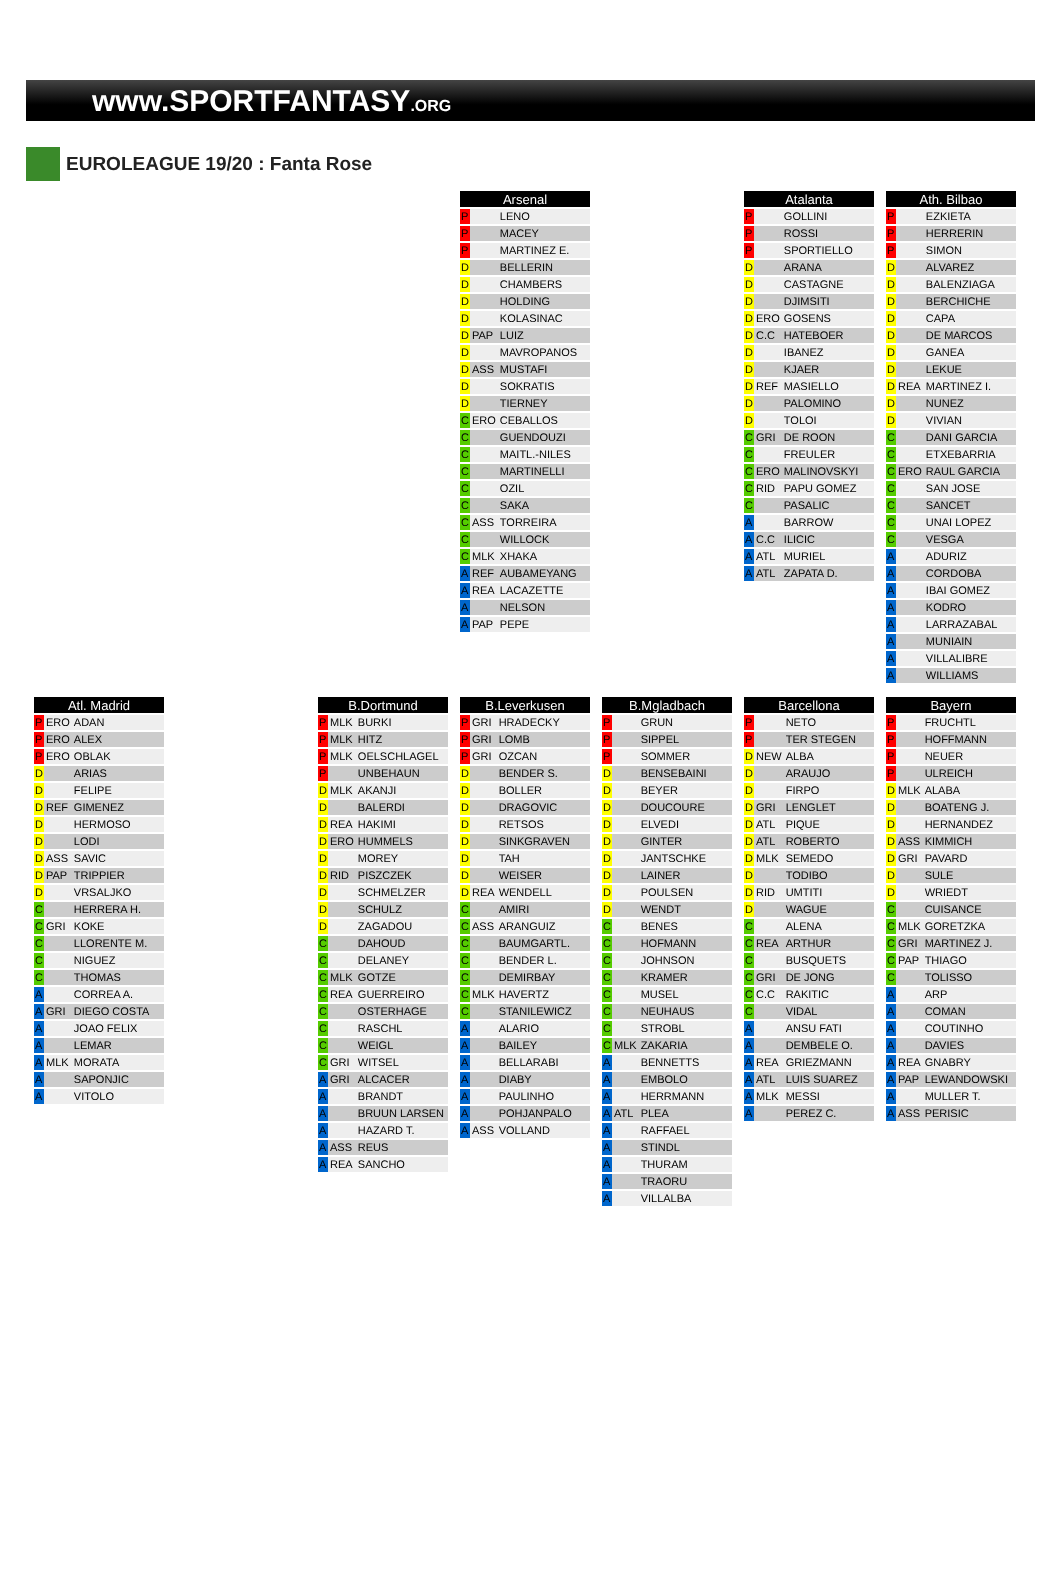www.SPORTFANTASY.ORG
EUROLEAGUE 19/20 : Fanta Rose
| Arsenal | | |
| --- | --- | --- |
| P | | LENO |
| P | | MACEY |
| P | | MARTINEZ E. |
| D | | BELLERIN |
| D | | CHAMBERS |
| D | | HOLDING |
| D | | KOLASINAC |
| D | PAP | LUIZ |
| D | | MAVROPANOS |
| D | ASS | MUSTAFI |
| D | | SOKRATIS |
| D | | TIERNEY |
| C | ERO | CEBALLOS |
| C | | GUENDOUZI |
| C | | MAITL.-NILES |
| C | | MARTINELLI |
| C | | OZIL |
| C | | SAKA |
| C | ASS | TORREIRA |
| C | | WILLOCK |
| C | MLK | XHAKA |
| A | REF | AUBAMEYANG |
| A | REA | LACAZETTE |
| A | | NELSON |
| A | PAP | PEPE |
| Atalanta | | |
| --- | --- | --- |
| P | | GOLLINI |
| P | | ROSSI |
| P | | SPORTIELLO |
| D | | ARANA |
| D | | CASTAGNE |
| D | | DJIMSITI |
| D | ERO | GOSENS |
| D | C.C | HATEBOER |
| D | | IBANEZ |
| D | | KJAER |
| D | REF | MASIELLO |
| D | | PALOMINO |
| D | | TOLOI |
| C | GRI | DE ROON |
| C | | FREULER |
| C | ERO | MALINOVSKYI |
| C | RID | PAPU GOMEZ |
| C | | PASALIC |
| A | | BARROW |
| A | C.C | ILICIC |
| A | ATL | MURIEL |
| A | ATL | ZAPATA D. |
| Ath. Bilbao | | |
| --- | --- | --- |
| P | | EZKIETA |
| P | | HERRERIN |
| P | | SIMON |
| D | | ALVAREZ |
| D | | BALENZIAGA |
| D | | BERCHICHE |
| D | | CAPA |
| D | | DE MARCOS |
| D | | GANEA |
| D | | LEKUE |
| D | REA | MARTINEZ I. |
| D | | NUNEZ |
| D | | VIVIAN |
| C | | DANI GARCIA |
| C | | ETXEBARRIA |
| C | ERO | RAUL GARCIA |
| C | | SAN JOSE |
| C | | SANCET |
| C | | UNAI LOPEZ |
| C | | VESGA |
| A | | ADURIZ |
| A | | CORDOBA |
| A | | IBAI GOMEZ |
| A | | KODRO |
| A | | LARRAZABAL |
| A | | MUNIAIN |
| A | | VILLALIBRE |
| A | | WILLIAMS |
| Atl. Madrid | | |
| --- | --- | --- |
| P | ERO | ADAN |
| P | ERO | ALEX |
| P | ERO | OBLAK |
| D | | ARIAS |
| D | | FELIPE |
| D | REF | GIMENEZ |
| D | | HERMOSO |
| D | | LODI |
| D | ASS | SAVIC |
| D | PAP | TRIPPIER |
| D | | VRSALJKO |
| C | | HERRERA H. |
| C | GRI | KOKE |
| C | | LLORENTE M. |
| C | | NIGUEZ |
| C | | THOMAS |
| A | | CORREA A. |
| A | GRI | DIEGO COSTA |
| A | | JOAO FELIX |
| A | | LEMAR |
| A | MLK | MORATA |
| A | | SAPONJIC |
| A | | VITOLO |
| B.Dortmund | | |
| --- | --- | --- |
| P | MLK | BURKI |
| P | MLK | HITZ |
| P | MLK | OELSCHLAGEL |
| P | | UNBEHAUN |
| D | MLK | AKANJI |
| D | | BALERDI |
| D | REA | HAKIMI |
| D | ERO | HUMMELS |
| D | | MOREY |
| D | RID | PISZCZEK |
| D | | SCHMELZER |
| D | | SCHULZ |
| D | | ZAGADOU |
| C | | DAHOUD |
| C | | DELANEY |
| C | MLK | GOTZE |
| C | REA | GUERREIRO |
| C | | OSTERHAGE |
| C | | RASCHL |
| C | | WEIGL |
| C | GRI | WITSEL |
| A | GRI | ALCACER |
| A | | BRANDT |
| A | | BRUUN LARSEN |
| A | | HAZARD T. |
| A | ASS | REUS |
| A | REA | SANCHO |
| B.Leverkusen | | |
| --- | --- | --- |
| P | GRI | HRADECKY |
| P | GRI | LOMB |
| P | GRI | OZCAN |
| D | | BENDER S. |
| D | | BOLLER |
| D | | DRAGOVIC |
| D | | RETSOS |
| D | | SINKGRAVEN |
| D | | TAH |
| D | | WEISER |
| D | REA | WENDELL |
| C | | AMIRI |
| C | ASS | ARANGUIZ |
| C | | BAUMGARTL. |
| C | | BENDER L. |
| C | | DEMIRBAY |
| C | MLK | HAVERTZ |
| C | | STANILEWICZ |
| A | | ALARIO |
| A | | BAILEY |
| A | | BELLARABI |
| A | | DIABY |
| A | | PAULINHO |
| A | | POHJANPALO |
| A | ASS | VOLLAND |
| B.Mgladbach | | |
| --- | --- | --- |
| P | | GRUN |
| P | | SIPPEL |
| P | | SOMMER |
| D | | BENSEBAINI |
| D | | BEYER |
| D | | DOUCOURE |
| D | | ELVEDI |
| D | | GINTER |
| D | | JANTSCHKE |
| D | | LAINER |
| D | | POULSEN |
| D | | WENDT |
| C | | BENES |
| C | | HOFMANN |
| C | | JOHNSON |
| C | | KRAMER |
| C | | MUSEL |
| C | | NEUHAUS |
| C | | STROBL |
| C | MLK | ZAKARIA |
| A | | BENNETTS |
| A | | EMBOLO |
| A | | HERRMANN |
| A | ATL | PLEA |
| A | | RAFFAEL |
| A | | STINDL |
| A | | THURAM |
| A | | TRAORU |
| A | | VILLALBA |
| Barcellona | | |
| --- | --- | --- |
| P | | NETO |
| P | | TER STEGEN |
| D | NEW | ALBA |
| D | | ARAUJO |
| D | | FIRPO |
| D | GRI | LENGLET |
| D | ATL | PIQUE |
| D | ATL | ROBERTO |
| D | MLK | SEMEDO |
| D | | TODIBO |
| D | RID | UMTITI |
| D | | WAGUE |
| C | | ALENA |
| C | REA | ARTHUR |
| C | | BUSQUETS |
| C | GRI | DE JONG |
| C | C.C | RAKITIC |
| C | | VIDAL |
| A | | ANSU FATI |
| A | | DEMBELE O. |
| A | REA | GRIEZMANN |
| A | ATL | LUIS SUAREZ |
| A | MLK | MESSI |
| A | | PEREZ C. |
| Bayern | | |
| --- | --- | --- |
| P | | FRUCHTL |
| P | | HOFFMANN |
| P | | NEUER |
| P | | ULREICH |
| D | MLK | ALABA |
| D | | BOATENG J. |
| D | | HERNANDEZ |
| D | ASS | KIMMICH |
| D | GRI | PAVARD |
| D | | SULE |
| D | | WRIEDT |
| C | | CUISANCE |
| C | MLK | GORETZKA |
| C | GRI | MARTINEZ J. |
| C | PAP | THIAGO |
| C | | TOLISSO |
| A | | ARP |
| A | | COMAN |
| A | | COUTINHO |
| A | | DAVIES |
| A | REA | GNABRY |
| A | PAP | LEWANDOWSKI |
| A | | MULLER T. |
| A | ASS | PERISIC |